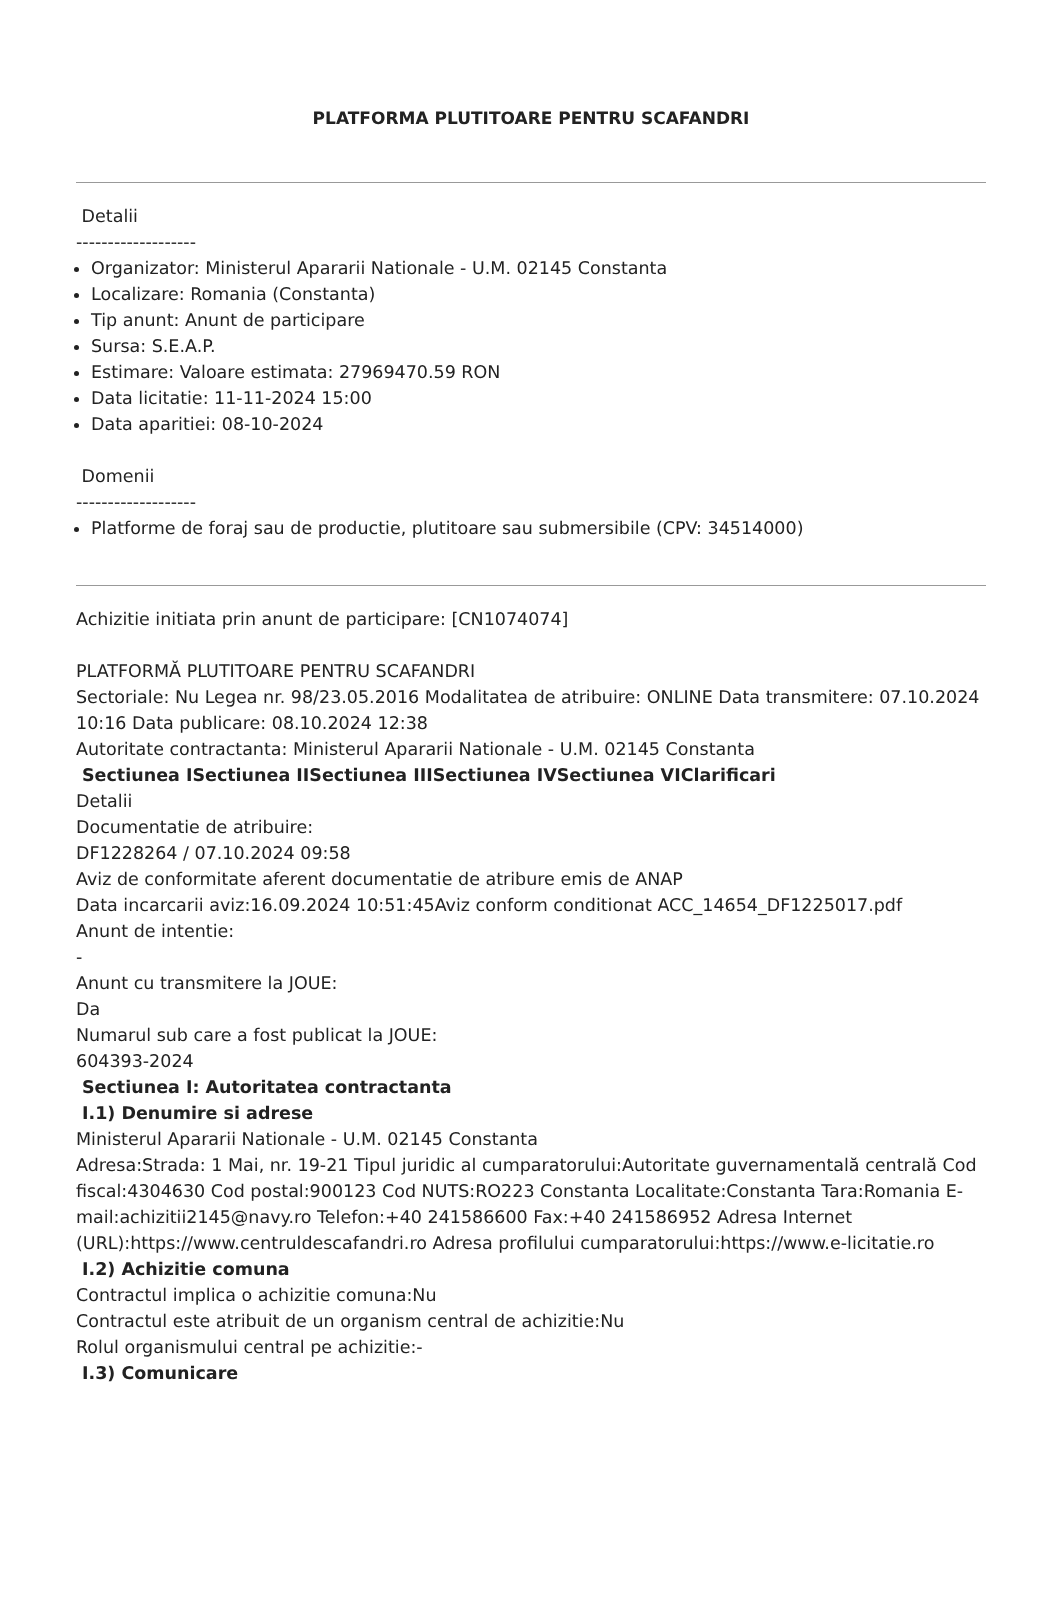PLATFORMA PLUTITOARE PENTRU SCAFANDRI
Detalii
-------------------
Organizator: Ministerul Apararii Nationale - U.M. 02145 Constanta
Localizare: Romania (Constanta)
Tip anunt: Anunt de participare
Sursa: S.E.A.P.
Estimare: Valoare estimata: 27969470.59 RON
Data licitatie: 11-11-2024 15:00
Data aparitiei: 08-10-2024
Domenii
-------------------
Platforme de foraj sau de productie, plutitoare sau submersibile (CPV: 34514000)
Achizitie initiata prin anunt de participare: [CN1074074]
PLATFORMĂ PLUTITOARE PENTRU SCAFANDRI
Sectoriale: Nu Legea nr. 98/23.05.2016 Modalitatea de atribuire: ONLINE Data transmitere: 07.10.2024 10:16 Data publicare: 08.10.2024 12:38
Autoritate contractanta: Ministerul Apararii Nationale - U.M. 02145 Constanta
Sectiunea ISectiunea IISectiunea IIISectiunea IVSectiunea VIClarificari
Detalii
Documentatie de atribuire:
DF1228264 / 07.10.2024 09:58
Aviz de conformitate aferent documentatie de atribure emis de ANAP
Data incarcarii aviz:16.09.2024 10:51:45Aviz conform conditionat ACC_14654_DF1225017.pdf
Anunt de intentie:
-
Anunt cu transmitere la JOUE:
Da
Numarul sub care a fost publicat la JOUE:
604393-2024
Sectiunea I: Autoritatea contractanta
I.1) Denumire si adrese
Ministerul Apararii Nationale - U.M. 02145 Constanta
Adresa:Strada: 1 Mai, nr. 19-21 Tipul juridic al cumparatorului:Autoritate guvernamentală centrală Cod fiscal:4304630 Cod postal:900123 Cod NUTS:RO223 Constanta Localitate:Constanta Tara:Romania E-mail:achizitii2145@navy.ro Telefon:+40 241586600 Fax:+40 241586952 Adresa Internet (URL):https://www.centruldescafandri.ro Adresa profilului cumparatorului:https://www.e-licitatie.ro
I.2) Achizitie comuna
Contractul implica o achizitie comuna:Nu
Contractul este atribuit de un organism central de achizitie:Nu
Rolul organismului central pe achizitie:-
I.3) Comunicare